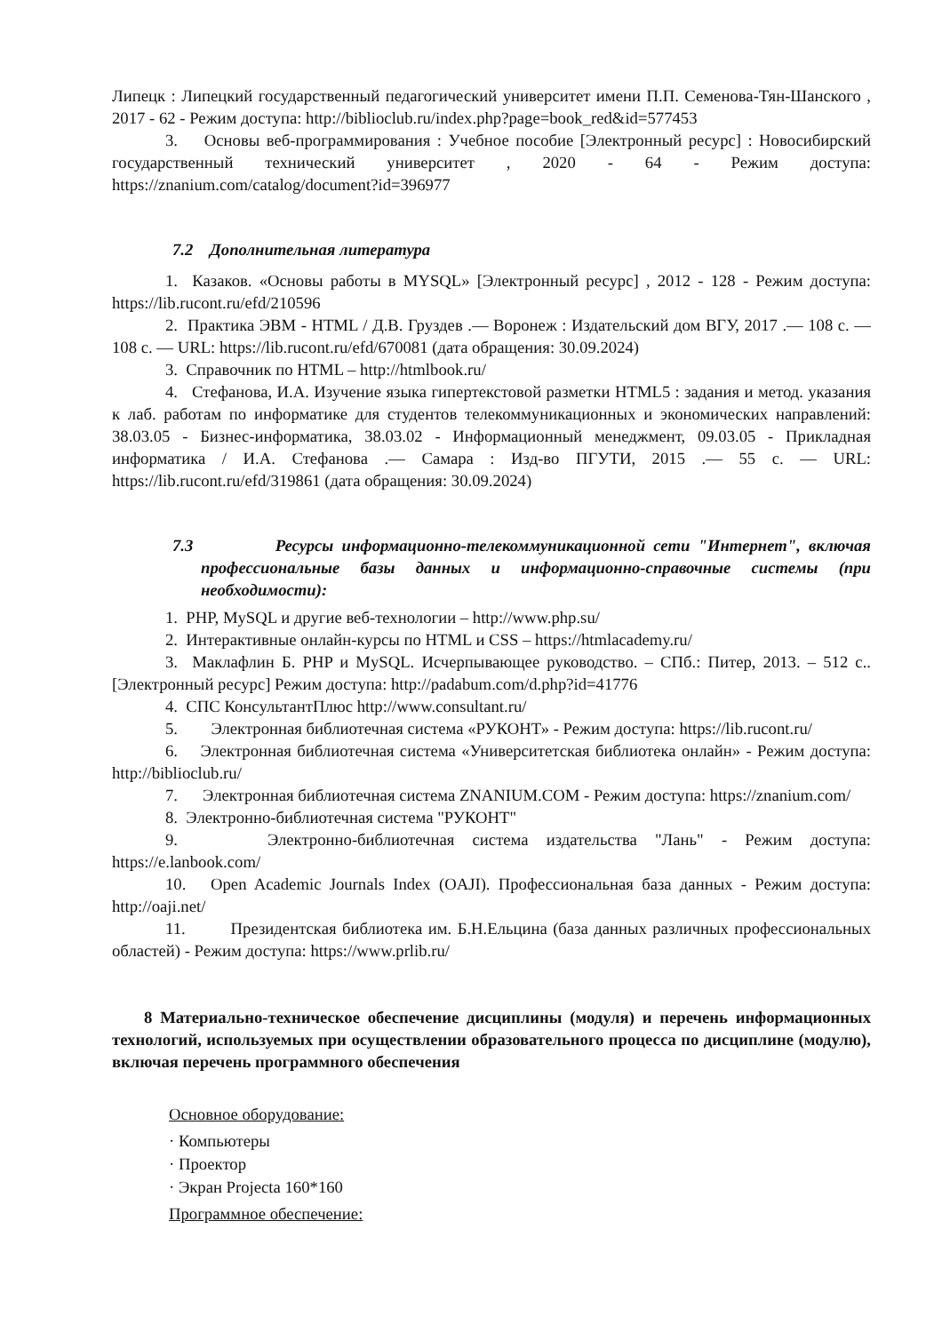Липецк : Липецкий государственный педагогический университет имени П.П. Семенова-Тян-Шанского , 2017 - 62 - Режим доступа: http://biblioclub.ru/index.php?page=book_red&id=577453
3. Основы веб-программирования : Учебное пособие [Электронный ресурс] : Новосибирский государственный технический университет , 2020 - 64 - Режим доступа: https://znanium.com/catalog/document?id=396977
7.2 Дополнительная литература
1. Казаков. «Основы работы в MYSQL» [Электронный ресурс] , 2012 - 128 - Режим доступа: https://lib.rucont.ru/efd/210596
2. Практика ЭВМ - HTML / Д.В. Груздев .— Воронеж : Издательский дом ВГУ, 2017 .— 108 с. — 108 с. — URL: https://lib.rucont.ru/efd/670081 (дата обращения: 30.09.2024)
3. Справочник по HTML – http://htmlbook.ru/
4. Стефанова, И.А. Изучение языка гипертекстовой разметки HTML5 : задания и метод. указания к лаб. работам по информатике для студентов телекоммуникационных и экономических направлений: 38.03.05 - Бизнес-информатика, 38.03.02 - Информационный менеджмент, 09.03.05 - Прикладная информатика / И.А. Стефанова .— Самара : Изд-во ПГУТИ, 2015 .— 55 с. — URL: https://lib.rucont.ru/efd/319861 (дата обращения: 30.09.2024)
7.3 Ресурсы информационно-телекоммуникационной сети "Интернет", включая профессиональные базы данных и информационно-справочные системы (при необходимости):
1. PHP, MySQL и другие веб-технологии – http://www.php.su/
2. Интерактивные онлайн-курсы по HTML и CSS – https://htmlacademy.ru/
3. Маклафлин Б. PHP и MySQL. Исчерпывающее руководство. – СПб.: Питер, 2013. – 512 с.. [Электронный ресурс] Режим доступа: http://padabum.com/d.php?id=41776
4. СПС КонсультантПлюс http://www.consultant.ru/
5. Электронная библиотечная система «РУКОНТ» - Режим доступа: https://lib.rucont.ru/
6. Электронная библиотечная система «Университетская библиотека онлайн» - Режим доступа: http://biblioclub.ru/
7. Электронная библиотечная система ZNANIUM.COM - Режим доступа: https://znanium.com/
8. Электронно-библиотечная система "РУКОНТ"
9. Электронно-библиотечная система издательства "Лань" - Режим доступа: https://e.lanbook.com/
10. Open Academic Journals Index (OAJI). Профессиональная база данных - Режим доступа: http://oaji.net/
11. Президентская библиотека им. Б.Н.Ельцина (база данных различных профессиональных областей) - Режим доступа: https://www.prlib.ru/
8 Материально-техническое обеспечение дисциплины (модуля) и перечень информационных технологий, используемых при осуществлении образовательного процесса по дисциплине (модулю), включая перечень программного обеспечения
Основное оборудование:
· Компьютеры
· Проектор
· Экран Projecta 160*160
Программное обеспечение: